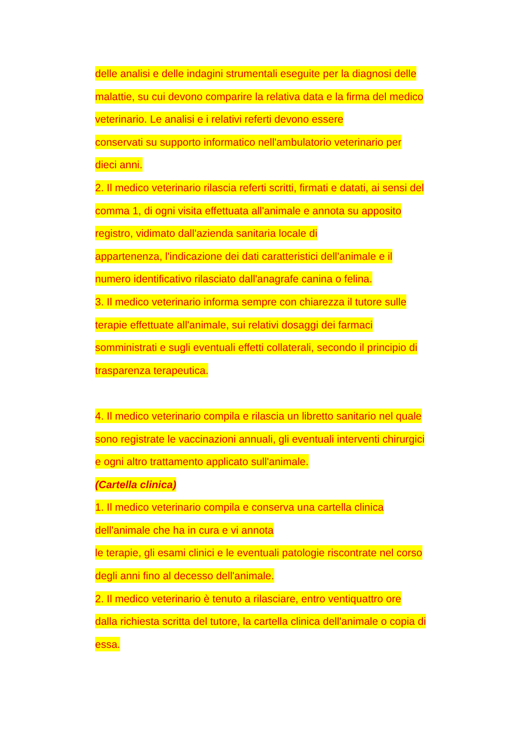delle analisi e delle indagini strumentali eseguite per la diagnosi delle
malattie, su cui devono comparire la relativa data e la firma del medico
veterinario. Le analisi e i relativi referti devono essere
conservati su supporto informatico nell'ambulatorio veterinario per
dieci anni.
2. Il medico veterinario rilascia referti scritti, firmati e datati, ai sensi del
comma 1, di ogni visita effettuata all'animale e annota su apposito
registro, vidimato dall'azienda sanitaria locale di
appartenenza, l'indicazione dei dati caratteristici dell'animale e il
numero identificativo rilasciato dall'anagrafe canina o felina.
3. Il medico veterinario informa sempre con chiarezza il tutore sulle
terapie effettuate all'animale, sui relativi dosaggi dei farmaci
somministrati e sugli eventuali effetti collaterali, secondo il principio di
trasparenza terapeutica.
4. Il medico veterinario compila e rilascia un libretto sanitario nel quale
sono registrate le vaccinazioni annuali, gli eventuali interventi chirurgici
e ogni altro trattamento applicato sull'animale.
(Cartella clinica)
1. Il medico veterinario compila e conserva una cartella clinica
dell'animale che ha in cura e vi annota
le terapie, gli esami clinici e le eventuali patologie riscontrate nel corso
degli anni fino al decesso dell'animale.
2. Il medico veterinario è tenuto a rilasciare, entro ventiquattro ore
dalla richiesta scritta del tutore, la cartella clinica dell'animale o copia di
essa.